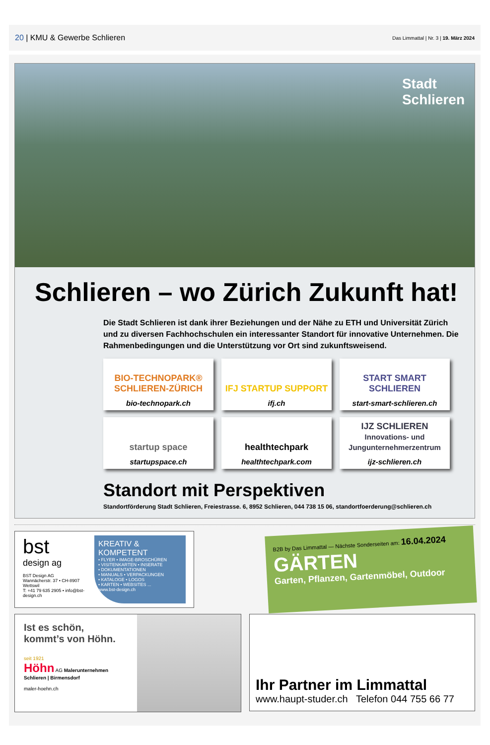20 | KMU & Gewerbe Schlieren Das Limmattal | Nr. 3 | 19. März 2024
Stadt
Schlieren
Schlieren – wo Zürich Zukunft hat!
Die Stadt Schlieren ist dank ihrer Beziehungen und der Nähe zu ETH und Universität Zürich und zu diversen Fachhochschulen ein interessanter Standort für innovative Unternehmen. Die Rahmenbedingungen und die Unterstützung vor Ort sind zukunftsweisend.
BIO-TECHNOPARK® SCHLIEREN-ZÜRICH
bio-technopark.ch
IFJ STARTUP SUPPORT
ifj.ch
START SMART SCHLIEREN
start-smart-schlieren.ch
startup space
startupspace.ch
healthtechpark
healthtechpark.com
IJZ SCHLIEREN Innovations- und Jungunternehmerzentrum
ijz-schlieren.ch
Standort mit Perspektiven
Standortförderung Stadt Schlieren, Freiestrasse. 6, 8952 Schlieren, 044 738 15 06, standortfoerderung@schlieren.ch
bst
design ag
BST Design AG
Wannächerstr. 37 • CH-8907 Wettswil
T: +41 79 635 2905 • info@bst-design.ch
KREATIV & KOMPETENT
• FLYER • IMAGE-BROSCHÜREN
• VISITENKARTEN • INSERATE
• DOKUMENTATIONEN
• MANUALS • VERPACKUNGEN
• KATALOGE • LOGOS
• KARTEN • WEBSITES ...
www.bst-design.ch
B2B by Das Limmattal — Nächste Sonderseiten am: 16.04.2024
GÄRTEN
Garten, Pflanzen, Gartenmöbel, Outdoor
Ist es schön,
kommt’s von Höhn.
seit 1921
Höhn AG Malerunternehmen
Schlieren | Birmensdorf
maler-hoehn.ch
Ihr Partner im Limmattal
www.haupt-studer.ch Telefon 044 755 66 77